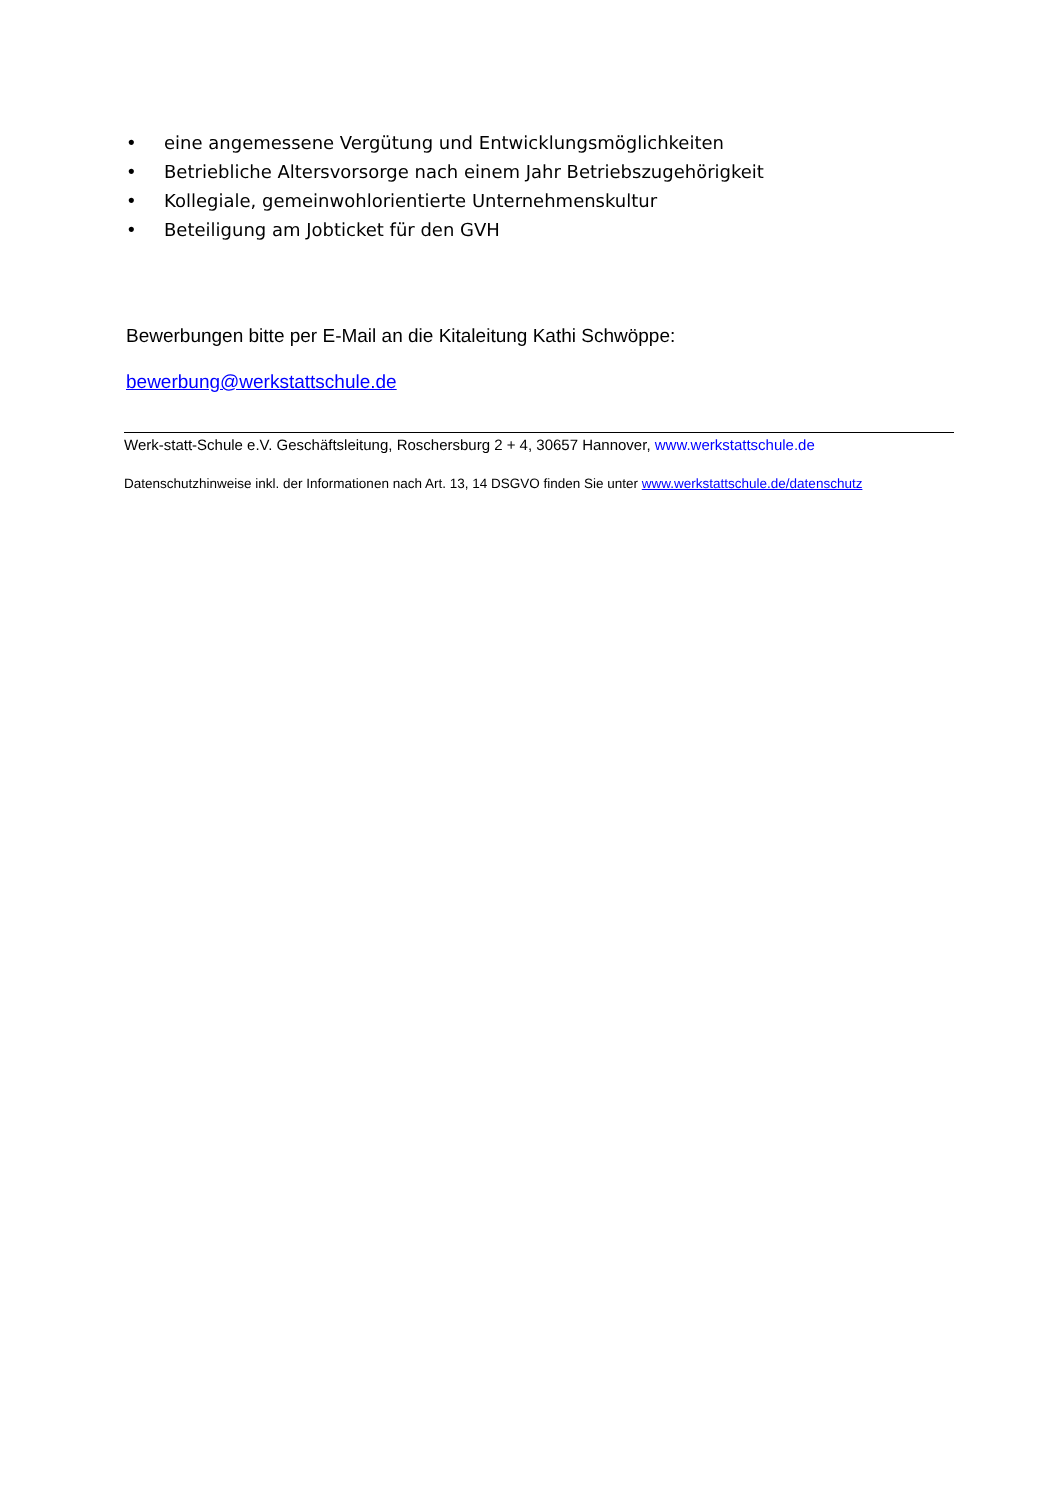• eine angemessene Vergütung und Entwicklungsmöglichkeiten
• Betriebliche Altersvorsorge nach einem Jahr Betriebszugehörigkeit
• Kollegiale, gemeinwohlorientierte Unternehmenskultur
• Beteiligung am Jobticket für den GVH
Bewerbungen bitte per E-Mail an die Kitaleitung Kathi Schwöppe:
bewerbung@werkstattschule.de
Werk-statt-Schule e.V. Geschäftsleitung, Roschersburg 2 + 4, 30657 Hannover, www.werkstattschule.de
Datenschutzhinweise inkl. der Informationen nach Art. 13, 14 DSGVO finden Sie unter www.werkstattschule.de/datenschutz